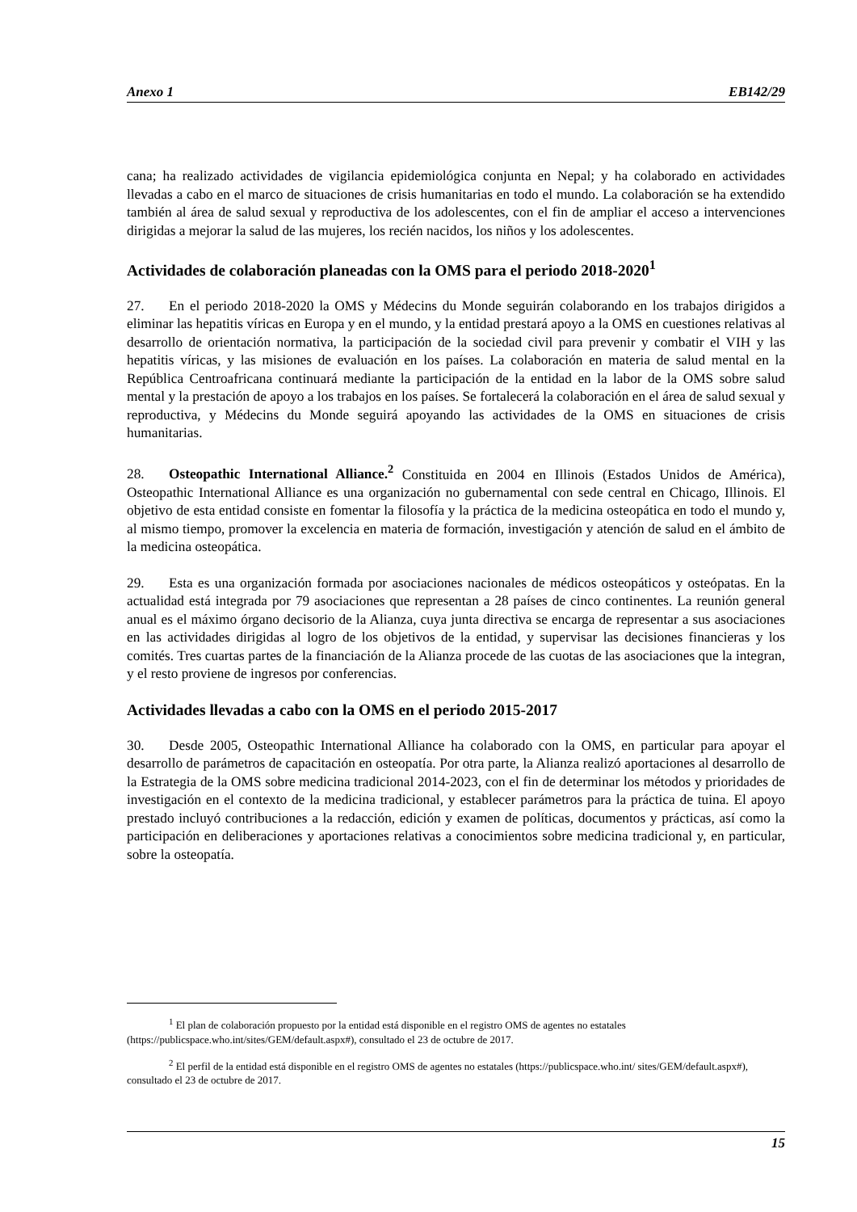Anexo 1 EB142/29
cana; ha realizado actividades de vigilancia epidemiológica conjunta en Nepal; y ha colaborado en actividades llevadas a cabo en el marco de situaciones de crisis humanitarias en todo el mundo. La colaboración se ha extendido también al área de salud sexual y reproductiva de los adolescentes, con el fin de ampliar el acceso a intervenciones dirigidas a mejorar la salud de las mujeres, los recién nacidos, los niños y los adolescentes.
Actividades de colaboración planeadas con la OMS para el periodo 2018-2020<sup>1</sup>
27. En el periodo 2018-2020 la OMS y Médecins du Monde seguirán colaborando en los trabajos dirigidos a eliminar las hepatitis víricas en Europa y en el mundo, y la entidad prestará apoyo a la OMS en cuestiones relativas al desarrollo de orientación normativa, la participación de la sociedad civil para prevenir y combatir el VIH y las hepatitis víricas, y las misiones de evaluación en los países. La colaboración en materia de salud mental en la República Centroafricana continuará mediante la participación de la entidad en la labor de la OMS sobre salud mental y la prestación de apoyo a los trabajos en los países. Se fortalecerá la colaboración en el área de salud sexual y reproductiva, y Médecins du Monde seguirá apoyando las actividades de la OMS en situaciones de crisis humanitarias.
28. Osteopathic International Alliance.<sup>2</sup> Constituida en 2004 en Illinois (Estados Unidos de América), Osteopathic International Alliance es una organización no gubernamental con sede central en Chicago, Illinois. El objetivo de esta entidad consiste en fomentar la filosofía y la práctica de la medicina osteopática en todo el mundo y, al mismo tiempo, promover la excelencia en materia de formación, investigación y atención de salud en el ámbito de la medicina osteopática.
29. Esta es una organización formada por asociaciones nacionales de médicos osteopáticos y osteópatas. En la actualidad está integrada por 79 asociaciones que representan a 28 países de cinco continentes. La reunión general anual es el máximo órgano decisorio de la Alianza, cuya junta directiva se encarga de representar a sus asociaciones en las actividades dirigidas al logro de los objetivos de la entidad, y supervisar las decisiones financieras y los comités. Tres cuartas partes de la financiación de la Alianza procede de las cuotas de las asociaciones que la integran, y el resto proviene de ingresos por conferencias.
Actividades llevadas a cabo con la OMS en el periodo 2015-2017
30. Desde 2005, Osteopathic International Alliance ha colaborado con la OMS, en particular para apoyar el desarrollo de parámetros de capacitación en osteopatía. Por otra parte, la Alianza realizó aportaciones al desarrollo de la Estrategia de la OMS sobre medicina tradicional 2014-2023, con el fin de determinar los métodos y prioridades de investigación en el contexto de la medicina tradicional, y establecer parámetros para la práctica de tuina. El apoyo prestado incluyó contribuciones a la redacción, edición y examen de políticas, documentos y prácticas, así como la participación en deliberaciones y aportaciones relativas a conocimientos sobre medicina tradicional y, en particular, sobre la osteopatía.
<sup>1</sup> El plan de colaboración propuesto por la entidad está disponible en el registro OMS de agentes no estatales (https://publicspace.who.int/sites/GEM/default.aspx#), consultado el 23 de octubre de 2017.
<sup>2</sup> El perfil de la entidad está disponible en el registro OMS de agentes no estatales (https://publicspace.who.int/ sites/GEM/default.aspx#), consultado el 23 de octubre de 2017.
15